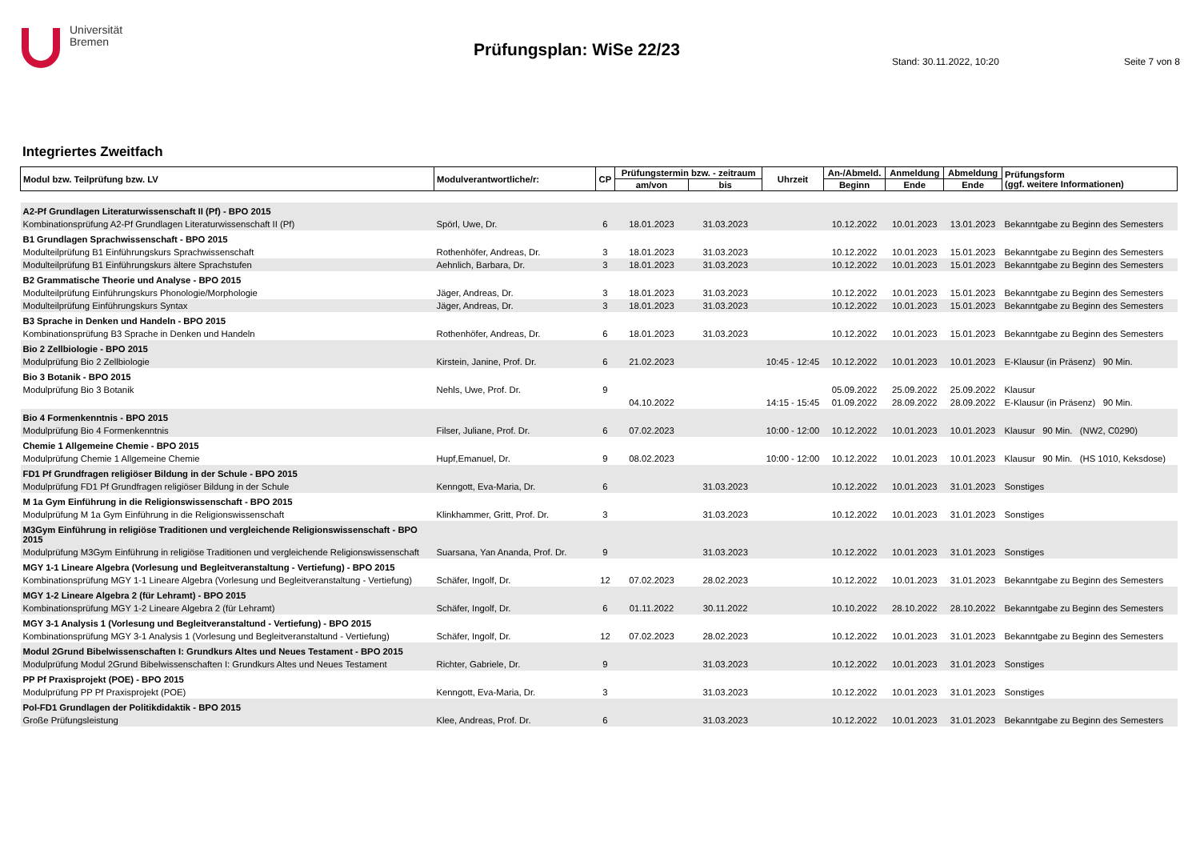Universität
Bremen
Prüfungsplan: WiSe 22/23
Stand: 30.11.2022, 10:20 Seite 7 von 8
Integriertes Zweitfach
| Modul bzw. Teilprüfung bzw. LV | Modulverantwortliche/r: | CP | Prüfungstermin bzw. - zeitraum | | Uhrzeit | An-/Abmeld. | Anmeldung | Abmeldung | Prüfungsform (ggf. weitere Informationen) |
| --- | --- | --- | --- | --- | --- | --- | --- | --- | --- |
| | | | am/von | bis | | Beginn | Ende | Ende | |
| A2-Pf Grundlagen Literaturwissenschaft II (Pf) - BPO 2015 | | | | | | | | | |
| Kombinationsprüfung A2-Pf Grundlagen Literaturwissenschaft II (Pf) | Spörl, Uwe, Dr. | 6 | 18.01.2023 | 31.03.2023 | | 10.12.2022 | 10.01.2023 | 13.01.2023 | Bekanntgabe zu Beginn des Semesters |
| B1 Grundlagen Sprachwissenschaft - BPO 2015 | | | | | | | | | |
| Modulteilprüfung B1 Einführungskurs Sprachwissenschaft | Rothenhöfer, Andreas, Dr. | 3 | 18.01.2023 | 31.03.2023 | | 10.12.2022 | 10.01.2023 | 15.01.2023 | Bekanntgabe zu Beginn des Semesters |
| Modulteilprüfung B1 Einführungskurs ältere Sprachstufen | Aehnlich, Barbara, Dr. | 3 | 18.01.2023 | 31.03.2023 | | 10.12.2022 | 10.01.2023 | 15.01.2023 | Bekanntgabe zu Beginn des Semesters |
| B2 Grammatische Theorie und Analyse - BPO 2015 | | | | | | | | | |
| Modulteilprüfung Einführungskurs Phonologie/Morphologie | Jäger, Andreas, Dr. | 3 | 18.01.2023 | 31.03.2023 | | 10.12.2022 | 10.01.2023 | 15.01.2023 | Bekanntgabe zu Beginn des Semesters |
| Modulteilprüfung Einführungskurs Syntax | Jäger, Andreas, Dr. | 3 | 18.01.2023 | 31.03.2023 | | 10.12.2022 | 10.01.2023 | 15.01.2023 | Bekanntgabe zu Beginn des Semesters |
| B3 Sprache in Denken und Handeln - BPO 2015 | | | | | | | | | |
| Kombinationsprüfung B3 Sprache in Denken und Handeln | Rothenhöfer, Andreas, Dr. | 6 | 18.01.2023 | 31.03.2023 | | 10.12.2022 | 10.01.2023 | 15.01.2023 | Bekanntgabe zu Beginn des Semesters |
| Bio 2 Zellbiologie - BPO 2015 | | | | | | | | | |
| Modulprüfung Bio 2 Zellbiologie | Kirstein, Janine, Prof. Dr. | 6 | 21.02.2023 | | 10:45 - 12:45 | 10.12.2022 | 10.01.2023 | 10.01.2023 | E-Klausur (in Präsenz) 90 Min. |
| Bio 3 Botanik - BPO 2015 | | | | | | | | | |
| Modulprüfung Bio 3 Botanik | Nehls, Uwe, Prof. Dr. | 9 | | | | 05.09.2022 | 25.09.2022 | 25.09.2022 | Klausur |
| | | | 04.10.2022 | | 14:15 - 15:45 | 01.09.2022 | 28.09.2022 | 28.09.2022 | E-Klausur (in Präsenz) 90 Min. |
| Bio 4 Formenkenntnis - BPO 2015 | | | | | | | | | |
| Modulprüfung Bio 4 Formenkenntnis | Filser, Juliane, Prof. Dr. | 6 | 07.02.2023 | | 10:00 - 12:00 | 10.12.2022 | 10.01.2023 | 10.01.2023 | Klausur 90 Min. (NW2, C0290) |
| Chemie 1 Allgemeine Chemie - BPO 2015 | | | | | | | | | |
| Modulprüfung Chemie 1 Allgemeine Chemie | Hupf,Emanuel, Dr. | 9 | 08.02.2023 | | 10:00 - 12:00 | 10.12.2022 | 10.01.2023 | 10.01.2023 | Klausur 90 Min. (HS 1010, Keksdose) |
| FD1 Pf Grundfragen religiöser Bildung in der Schule - BPO 2015 | | | | | | | | | |
| Modulprüfung FD1 Pf Grundfragen religiöser Bildung in der Schule | Kenngott, Eva-Maria, Dr. | 6 | | 31.03.2023 | | 10.12.2022 | 10.01.2023 | 31.01.2023 | Sonstiges |
| M 1a Gym Einführung in die Religionswissenschaft - BPO 2015 | | | | | | | | | |
| Modulprüfung M 1a Gym Einführung in die Religionswissenschaft | Klinkhammer, Gritt, Prof. Dr. | 3 | | 31.03.2023 | | 10.12.2022 | 10.01.2023 | 31.01.2023 | Sonstiges |
| M3Gym Einführung in religiöse Traditionen und vergleichende Religionswissenschaft - BPO 2015 | | | | | | | | | |
| Modulprüfung M3Gym Einführung in religiöse Traditionen und vergleichende Religionswissenschaft | Suarsana, Yan Ananda, Prof. Dr. | 9 | | 31.03.2023 | | 10.12.2022 | 10.01.2023 | 31.01.2023 | Sonstiges |
| MGY 1-1 Lineare Algebra (Vorlesung und Begleitveranstaltung - Vertiefung) - BPO 2015 | | | | | | | | | |
| Kombinationsprüfung MGY 1-1 Lineare Algebra (Vorlesung und Begleitveranstaltung - Vertiefung) | Schäfer, Ingolf, Dr. | 12 | 07.02.2023 | 28.02.2023 | | 10.12.2022 | 10.01.2023 | 31.01.2023 | Bekanntgabe zu Beginn des Semesters |
| MGY 1-2 Lineare Algebra 2 (für Lehramt) - BPO 2015 | | | | | | | | | |
| Kombinationsprüfung MGY 1-2 Lineare Algebra 2 (für Lehramt) | Schäfer, Ingolf, Dr. | 6 | 01.11.2022 | 30.11.2022 | | 10.10.2022 | 28.10.2022 | 28.10.2022 | Bekanntgabe zu Beginn des Semesters |
| MGY 3-1 Analysis 1 (Vorlesung und Begleitveranstaltund - Vertiefung) - BPO 2015 | | | | | | | | | |
| Kombinationsprüfung MGY 3-1 Analysis 1 (Vorlesung und Begleitveranstaltund - Vertiefung) | Schäfer, Ingolf, Dr. | 12 | 07.02.2023 | 28.02.2023 | | 10.12.2022 | 10.01.2023 | 31.01.2023 | Bekanntgabe zu Beginn des Semesters |
| Modul 2Grund Bibelwissenschaften I: Grundkurs Altes und Neues Testament - BPO 2015 | | | | | | | | | |
| Modulprüfung Modul 2Grund Bibelwissenschaften I: Grundkurs Altes und Neues Testament | Richter, Gabriele, Dr. | 9 | | 31.03.2023 | | 10.12.2022 | 10.01.2023 | 31.01.2023 | Sonstiges |
| PP Pf Praxisprojekt (POE) - BPO 2015 | | | | | | | | | |
| Modulprüfung PP Pf Praxisprojekt (POE) | Kenngott, Eva-Maria, Dr. | 3 | | 31.03.2023 | | 10.12.2022 | 10.01.2023 | 31.01.2023 | Sonstiges |
| Pol-FD1 Grundlagen der Politikdidaktik - BPO 2015 | | | | | | | | | |
| Große Prüfungsleistung | Klee, Andreas, Prof. Dr. | 6 | | 31.03.2023 | | 10.12.2022 | 10.01.2023 | 31.01.2023 | Bekanntgabe zu Beginn des Semesters |